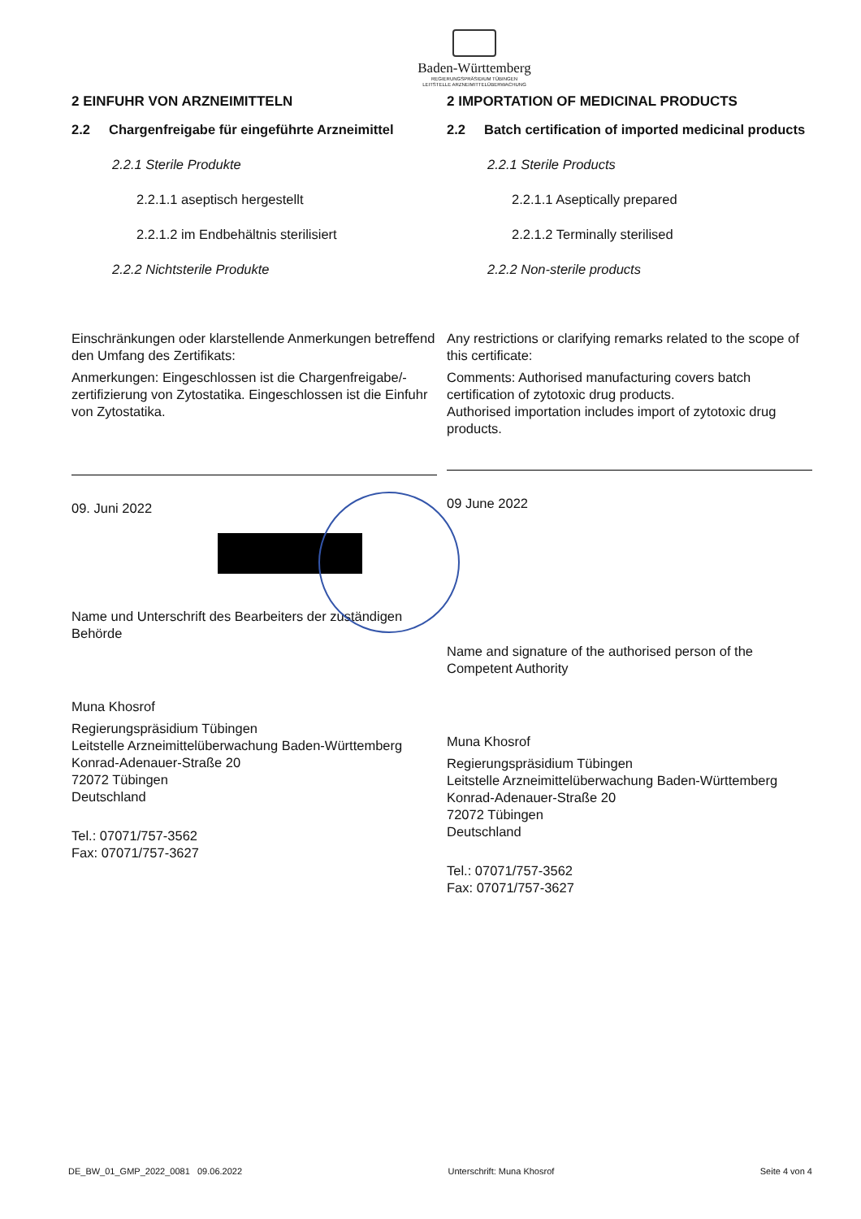Baden-Württemberg
REGIERUNGSPRÄSIDIUM TÜBINGEN
LEITSTELLE ARZNEIMITTELÜBERWACHUNG
2 EINFUHR VON ARZNEIMITTELN
2.2 Chargenfreigabe für eingeführte Arzneimittel
2.2.1 Sterile Produkte
2.2.1.1 aseptisch hergestellt
2.2.1.2 im Endbehältnis sterilisiert
2.2.2 Nichtsterile Produkte
Einschränkungen oder klarstellende Anmerkungen betreffend den Umfang des Zertifikats:
Anmerkungen: Eingeschlossen ist die Chargenfreigabe/-zertifizierung von Zytostatika. Eingeschlossen ist die Einfuhr von Zytostatika.
09. Juni 2022
Name und Unterschrift des Bearbeiters der zuständigen Behörde
Muna Khosrof
Regierungspräsidium Tübingen
Leitstelle Arzneimittelüberwachung Baden-Württemberg
Konrad-Adenauer-Straße 20
72072 Tübingen
Deutschland
Tel.: 07071/757-3562
Fax: 07071/757-3627
2 IMPORTATION OF MEDICINAL PRODUCTS
2.2 Batch certification of imported medicinal products
2.2.1 Sterile Products
2.2.1.1 Aseptically prepared
2.2.1.2 Terminally sterilised
2.2.2 Non-sterile products
Any restrictions or clarifying remarks related to the scope of this certificate:
Comments: Authorised manufacturing covers batch certification of zytotoxic drug products.
Authorised importation includes import of zytotoxic drug products.
09 June 2022
Name and signature of the authorised person of the Competent Authority
Muna Khosrof
Regierungspräsidium Tübingen
Leitstelle Arzneimittelüberwachung Baden-Württemberg
Konrad-Adenauer-Straße 20
72072 Tübingen
Deutschland
Tel.: 07071/757-3562
Fax: 07071/757-3627
DE_BW_01_GMP_2022_0081 09.06.2022 Unterschrift: Muna Khosrof Seite 4 von 4